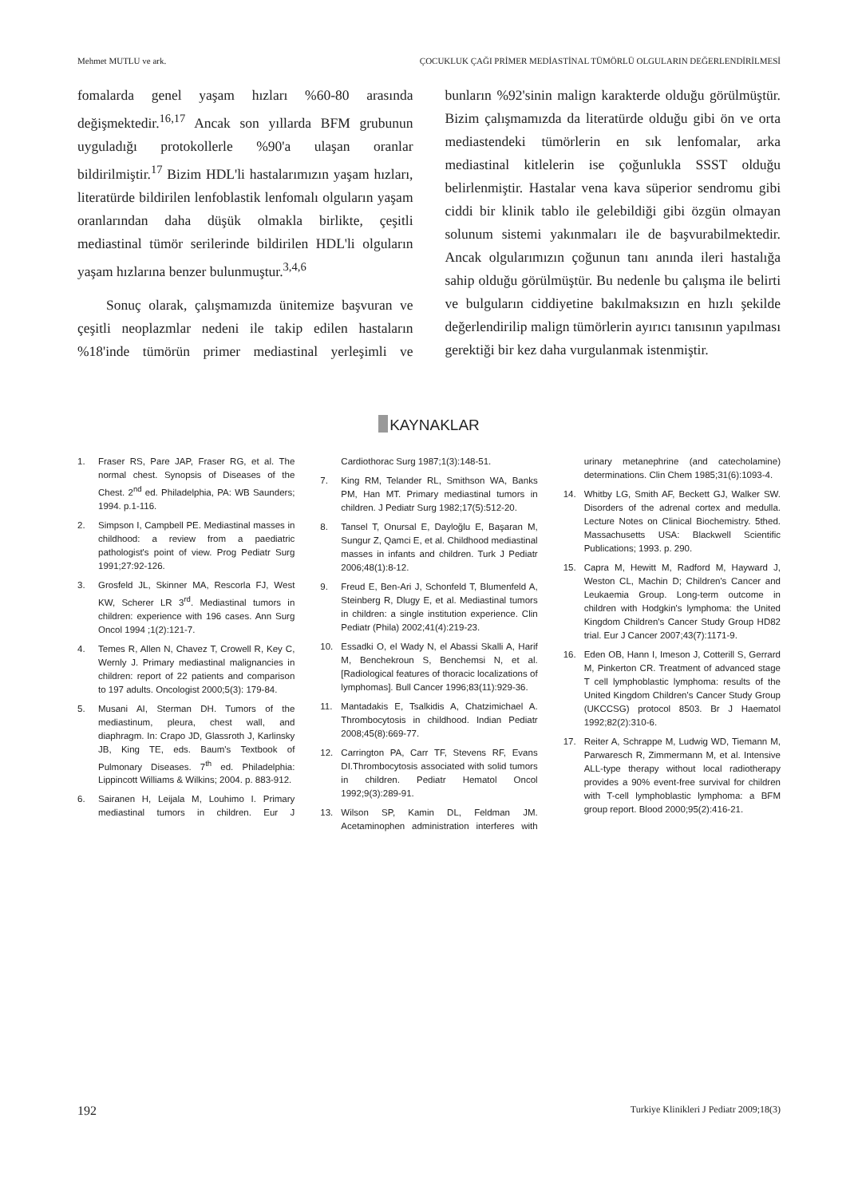Mehmet MUTLU ve ark. ÇOCUKLUK ÇAĞI PRİMER MEDİASTİNAL TÜMÖRLÜ OLGULARIN DEĞERLENDİRİLMESİ
fomalarda genel yaşam hızları %60-80 arasında değişmektedir.<sup>16,17</sup> Ancak son yıllarda BFM grubunun uyguladığı protokollerle %90'a ulaşan oranlar bildirilmiştir.<sup>17</sup> Bizim HDL'li hastalarımızın yaşam hızları, literatürde bildirilen lenfoblastik lenfomalı olguların yaşam oranlarından daha düşük olmakla birlikte, çeşitli mediastinal tümör serilerinde bildirilen HDL'li olguların yaşam hızlarına benzer bulunmuştur.<sup>3,4,6</sup>
Sonuç olarak, çalışmamızda ünitemize başvuran ve çeşitli neoplazmlar nedeni ile takip edilen hastaların %18'inde tümörün primer mediastinal yerleşimli ve bunların %92'sinin malign karakterde olduğu görülmüştür. Bizim çalışmamızda da literatürde olduğu gibi ön ve orta mediastendeki tümörlerin en sık lenfomalar, arka mediastinal kitlelerin ise çoğunlukla SSST olduğu belirlenmiştir. Hastalar vena kava süperior sendromu gibi ciddi bir klinik tablo ile gelebildiği gibi özgün olmayan solunum sistemi yakınmaları ile de başvurabilmektedir. Ancak olgularımızın çoğunun tanı anında ileri hastalığa sahip olduğu görülmüştür. Bu nedenle bu çalışma ile belirti ve bulguların ciddiyetine bakılmaksızın en hızlı şekilde değerlendirilip malign tümörlerin ayırıcı tanısının yapılması gerektiği bir kez daha vurgulanmak istenmiştir.
KAYNAKLAR
1. Fraser RS, Pare JAP, Fraser RG, et al. The normal chest. Synopsis of Diseases of the Chest. 2<sup>nd</sup> ed. Philadelphia, PA: WB Saunders; 1994. p.1-116.
2. Simpson I, Campbell PE. Mediastinal masses in childhood: a review from a paediatric pathologist's point of view. Prog Pediatr Surg 1991;27:92-126.
3. Grosfeld JL, Skinner MA, Rescorla FJ, West KW, Scherer LR 3<sup>rd</sup>. Mediastinal tumors in children: experience with 196 cases. Ann Surg Oncol 1994 ;1(2):121-7.
4. Temes R, Allen N, Chavez T, Crowell R, Key C, Wernly J. Primary mediastinal malignancies in children: report of 22 patients and comparison to 197 adults. Oncologist 2000;5(3): 179-84.
5. Musani AI, Sterman DH. Tumors of the mediastinum, pleura, chest wall, and diaphragm. In: Crapo JD, Glassroth J, Karlinsky JB, King TE, eds. Baum's Textbook of Pulmonary Diseases. 7<sup>th</sup> ed. Philadelphia: Lippincott Williams & Wilkins; 2004. p. 883-912.
6. Sairanen H, Leijala M, Louhimo I. Primary mediastinal tumors in children. Eur J Cardiothorac Surg 1987;1(3):148-51.
7. King RM, Telander RL, Smithson WA, Banks PM, Han MT. Primary mediastinal tumors in children. J Pediatr Surg 1982;17(5):512-20.
8. Tansel T, Onursal E, Dayloğlu E, Başaran M, Sungur Z, Qamci E, et al. Childhood mediastinal masses in infants and children. Turk J Pediatr 2006;48(1):8-12.
9. Freud E, Ben-Ari J, Schonfeld T, Blumenfeld A, Steinberg R, Dlugy E, et al. Mediastinal tumors in children: a single institution experience. Clin Pediatr (Phila) 2002;41(4):219-23.
10. Essadki O, el Wady N, el Abassi Skalli A, Harif M, Benchekroun S, Benchemsi N, et al. [Radiological features of thoracic localizations of lymphomas]. Bull Cancer 1996;83(11):929-36.
11. Mantadakis E, Tsalkidis A, Chatzimichael A. Thrombocytosis in childhood. Indian Pediatr 2008;45(8):669-77.
12. Carrington PA, Carr TF, Stevens RF, Evans DI.Thrombocytosis associated with solid tumors in children. Pediatr Hematol Oncol 1992;9(3):289-91.
13. Wilson SP, Kamin DL, Feldman JM. Acetaminophen administration interferes with urinary metanephrine (and catecholamine) determinations. Clin Chem 1985;31(6):1093-4.
14. Whitby LG, Smith AF, Beckett GJ, Walker SW. Disorders of the adrenal cortex and medulla. Lecture Notes on Clinical Biochemistry. 5thed. Massachusetts USA: Blackwell Scientific Publications; 1993. p. 290.
15. Capra M, Hewitt M, Radford M, Hayward J, Weston CL, Machin D; Children's Cancer and Leukaemia Group. Long-term outcome in children with Hodgkin's lymphoma: the United Kingdom Children's Cancer Study Group HD82 trial. Eur J Cancer 2007;43(7):1171-9.
16. Eden OB, Hann I, Imeson J, Cotterill S, Gerrard M, Pinkerton CR. Treatment of advanced stage T cell lymphoblastic lymphoma: results of the United Kingdom Children's Cancer Study Group (UKCCSG) protocol 8503. Br J Haematol 1992;82(2):310-6.
17. Reiter A, Schrappe M, Ludwig WD, Tiemann M, Parwaresch R, Zimmermann M, et al. Intensive ALL-type therapy without local radiotherapy provides a 90% event-free survival for children with T-cell lymphoblastic lymphoma: a BFM group report. Blood 2000;95(2):416-21.
192 Turkiye Klinikleri J Pediatr 2009;18(3)